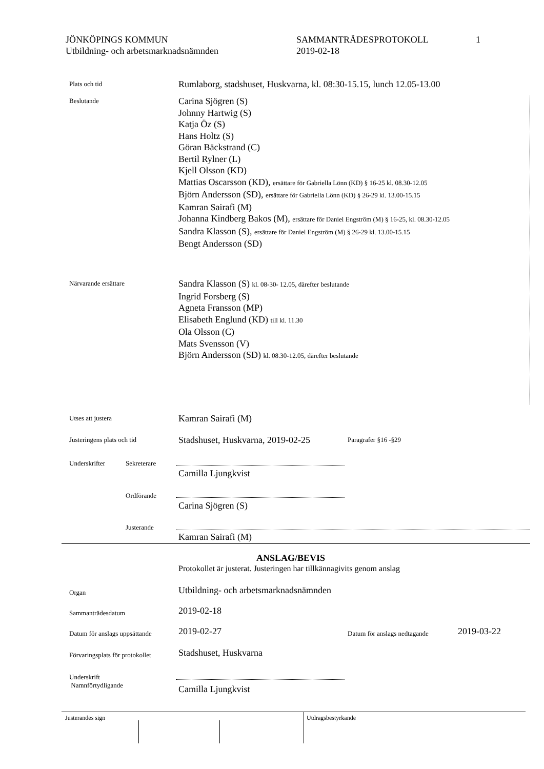JÖNKÖPINGS KOMMUN
Utbildning- och arbetsmarknadsnämnden
SAMMANTRÄDESPROTOKOLL
2019-02-18
1
Plats och tid
Rumlaborg, stadshuset, Huskvarna, kl. 08:30-15.15, lunch 12.05-13.00
Beslutande
Carina Sjögren (S)
Johnny Hartwig (S)
Katja Öz (S)
Hans Holtz (S)
Göran Bäckstrand (C)
Bertil Rylner (L)
Kjell Olsson (KD)
Mattias Oscarsson (KD), ersättare för Gabriella Lönn (KD) § 16-25 kl. 08.30-12.05
Björn Andersson (SD), ersättare för Gabriella Lönn (KD) § 26-29 kl. 13.00-15.15
Kamran Sairafi (M)
Johanna Kindberg Bakos (M), ersättare för Daniel Engström (M) § 16-25, kl. 08.30-12.05
Sandra Klasson (S), ersättare för Daniel Engström (M) § 26-29 kl. 13.00-15.15
Bengt Andersson (SD)
Närvarande ersättare
Sandra Klasson (S) kl. 08-30- 12.05, därefter beslutande
Ingrid Forsberg (S)
Agneta Fransson (MP)
Elisabeth Englund (KD) till kl. 11.30
Ola Olsson (C)
Mats Svensson (V)
Björn Andersson (SD) kl. 08.30-12.05, därefter beslutande
Utses att justera
Kamran Sairafi (M)
Justeringens plats och tid
Stadshuset, Huskvarna, 2019-02-25
Paragrafer §16 -§29
Underskrifter Sekreterare
Camilla Ljungkvist
Ordförande
Carina Sjögren (S)
Justerande
Kamran Sairafi (M)
ANSLAG/BEVIS
Protokollet är justerat. Justeringen har tillkännagivits genom anslag
Organ
Utbildning- och arbetsmarknadsnämnden
Sammanträdesdatum
2019-02-18
Datum för anslags uppsättande
2019-02-27
Datum för anslags nedtagande
2019-03-22
Förvaringsplats för protokollet
Stadshuset, Huskvarna
Underskrift
Namnförtydligande
Camilla Ljungkvist
Justerandes sign Utdragsbestyrkande